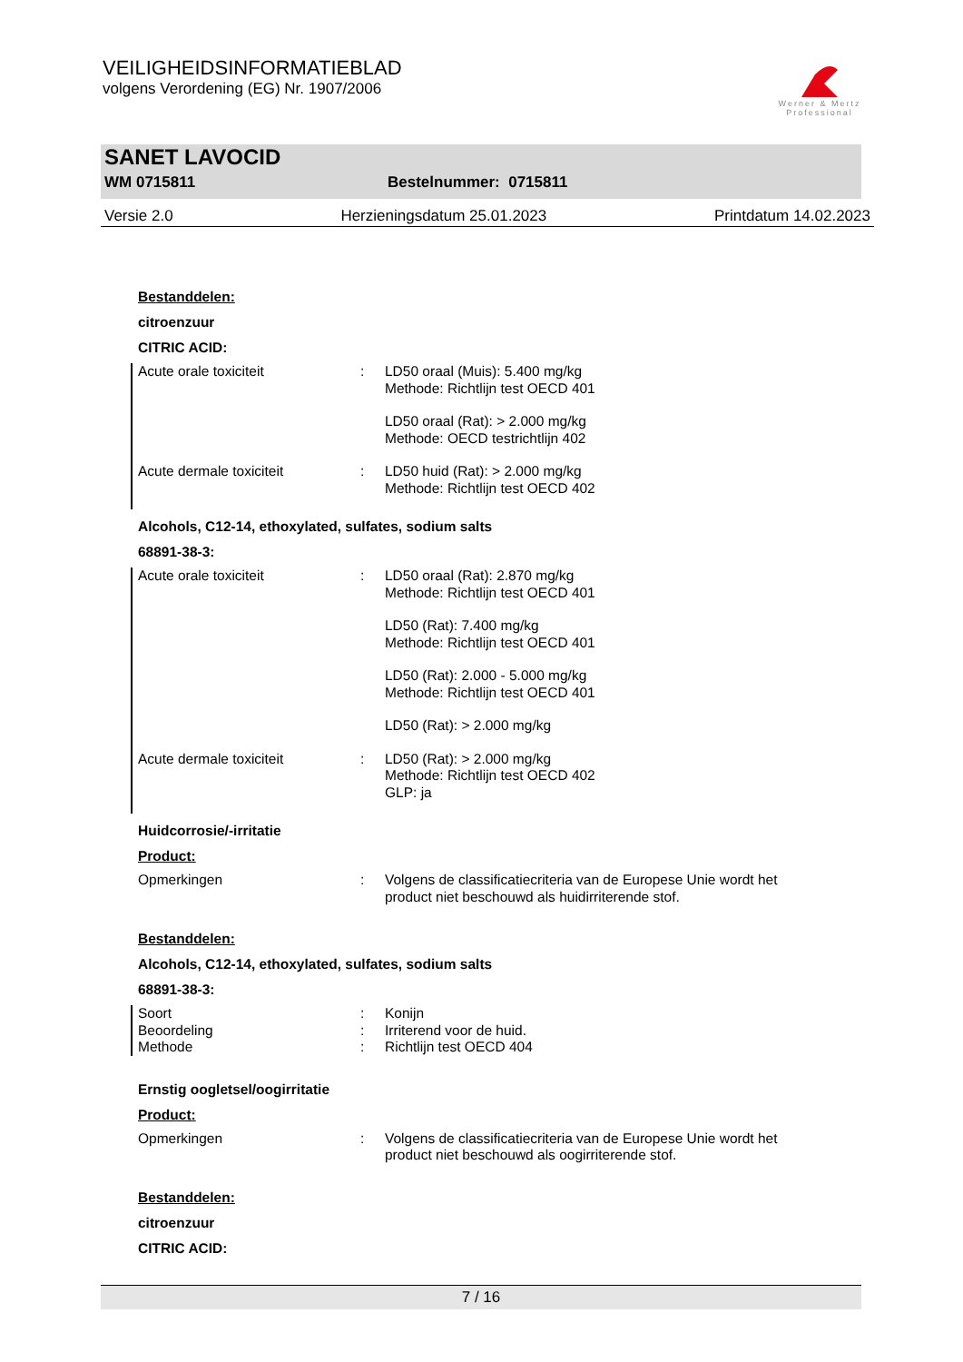VEILIGHEIDSINFORMATIEBLAD
volgens Verordening (EG) Nr. 1907/2006
Werner & Mertz
Professional
SANET LAVOCID
WM 0715811 Bestelnummer: 0715811
Versie 2.0 Herzieningsdatum 25.01.2023 Printdatum 14.02.2023
Bestanddelen:
citroenzuur
CITRIC ACID:
Acute orale toxiciteit : LD50 oraal (Muis): 5.400 mg/kg
Methode: Richtlijn test OECD 401
LD50 oraal (Rat): > 2.000 mg/kg
Methode: OECD testrichtlijn 402
Acute dermale toxiciteit : LD50 huid (Rat): > 2.000 mg/kg
Methode: Richtlijn test OECD 402
Alcohols, C12-14, ethoxylated, sulfates, sodium salts
68891-38-3:
Acute orale toxiciteit : LD50 oraal (Rat): 2.870 mg/kg
Methode: Richtlijn test OECD 401
LD50 (Rat): 7.400 mg/kg
Methode: Richtlijn test OECD 401
LD50 (Rat): 2.000 - 5.000 mg/kg
Methode: Richtlijn test OECD 401
LD50 (Rat): > 2.000 mg/kg
Acute dermale toxiciteit : LD50 (Rat): > 2.000 mg/kg
Methode: Richtlijn test OECD 402
GLP: ja
Huidcorrosie/-irritatie
Product:
Opmerkingen : Volgens de classificatiecriteria van de Europese Unie wordt het product niet beschouwd als huidirriterende stof.
Bestanddelen:
Alcohols, C12-14, ethoxylated, sulfates, sodium salts
68891-38-3:
Soort : Konijn
Beoordeling : Irriterend voor de huid.
Methode : Richtlijn test OECD 404
Ernstig oogletsel/oogirritatie
Product:
Opmerkingen : Volgens de classificatiecriteria van de Europese Unie wordt het product niet beschouwd als oogirriterende stof.
Bestanddelen:
citroenzuur
CITRIC ACID:
7 / 16